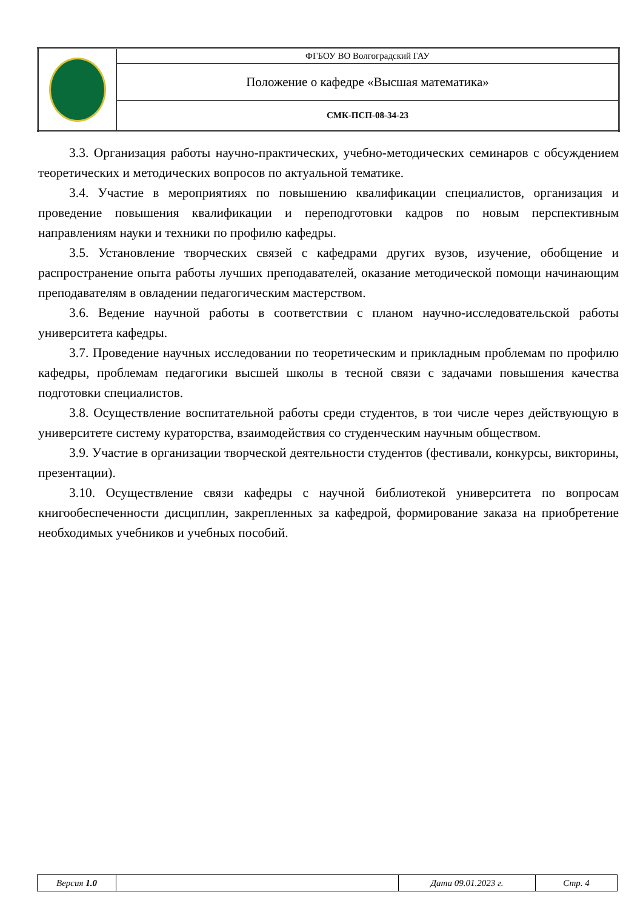| | ФГБОУ ВО Волгоградский ГАУ |
| | Положение о кафедре «Высшая математика» |
| | СМК-ПСП-08-34-23 |
3.3. Организация работы научно-практических, учебно-методических семинаров с обсуждением теоретических и методических вопросов по актуальной тематике.
3.4. Участие в мероприятиях по повышению квалификации специалистов, организация и проведение повышения квалификации и переподготовки кадров по новым перспективным направлениям науки и техники по профилю кафедры.
3.5. Установление творческих связей с кафедрами других вузов, изучение, обобщение и распространение опыта работы лучших преподавателей, оказание методической помощи начинающим преподавателям в овладении педагогическим мастерством.
3.6. Ведение научной работы в соответствии с планом научно-исследовательской работы университета кафедры.
3.7. Проведение научных исследовании по теоретическим и прикладным проблемам по профилю кафедры, проблемам педагогики высшей школы в тесной связи с задачами повышения качества подготовки специалистов.
3.8. Осуществление воспитательной работы среди студентов, в тои числе через действующую в университете систему кураторства, взаимодействия со студенческим научным обществом.
3.9. Участие в организации творческой деятельности студентов (фестивали, конкурсы, викторины, презентации).
3.10. Осуществление связи кафедры с научной библиотекой университета по вопросам книгообеспеченности дисциплин, закрепленных за кафедрой, формирование заказа на приобретение необходимых учебников и учебных пособий.
| Версия 1.0 | | Дата 09.01.2023 г. | Стр. 4 |